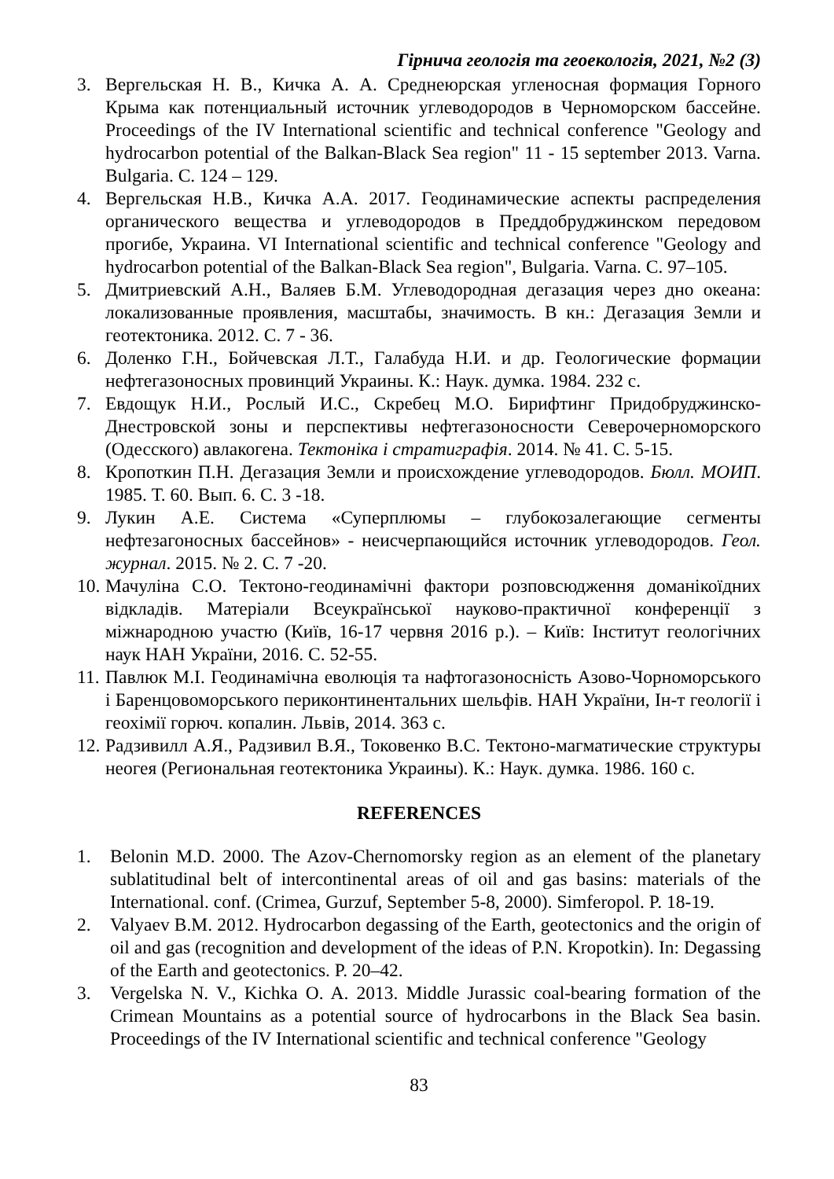Гірнича геологія та геоекологія, 2021, №2 (3)
3. Вергельская Н. В., Кичка А. А. Среднеюрская угленосная формация Горного Крыма как потенциальный источник углеводородов в Черноморском бассейне. Proceedings of the IV International scientific and technical conference "Geology and hydrocarbon potential of the Balkan-Black Sea region" 11 - 15 september 2013. Varna. Bulgaria. С. 124 – 129.
4. Вергельская Н.В., Кичка А.А. 2017. Геодинамические аспекты распределения органического вещества и углеводородов в Преддобруджинском передовом прогибе, Украина. VI International scientific and technical conference "Geology and hydrocarbon potential of the Balkan-Black Sea region", Bulgaria. Varna. С. 97–105.
5. Дмитриевский А.Н., Валяев Б.М. Углеводородная дегазация через дно океана: локализованные проявления, масштабы, значимость. В кн.: Дегазация Земли и геотектоника. 2012. С. 7 - 36.
6. Доленко Г.Н., Бойчевская Л.Т., Галабуда Н.И. и др. Геологические формации нефтегазоносных провинций Украины. К.: Наук. думка. 1984. 232 с.
7. Евдощук Н.И., Рослый И.С., Скребец М.О. Бирифтинг Придобруджинско-Днестровской зоны и перспективы нефтегазоносности Северочерноморского (Одесского) авлакогена. Тектоніка і стратиграфія. 2014. № 41. С. 5-15.
8. Кропоткин П.Н. Дегазация Земли и происхождение углеводородов. Бюлл. МОИП. 1985. Т. 60. Вып. 6. С. 3 -18.
9. Лукин А.Е. Система «Суперплюмы – глубокозалегающие сегменты нефтезагоносных бассейнов» - неисчерпающийся источник углеводородов. Геол. журнал. 2015. № 2. С. 7 -20.
10. Мачуліна С.О. Тектоно-геодинамічні фактори розповсюдження доманікоїдних відкладів. Матеріали Всеукраїнської науково-практичної конференції з міжнародною участю (Київ, 16-17 червня 2016 р.). – Київ: Інститут геологічних наук НАН України, 2016. С. 52-55.
11. Павлюк М.І. Геодинамічна еволюція та нафтогазоносність Азово-Чорноморського і Баренцовоморського периконтинентальних шельфів. НАН України, Ін-т геології і геохімії горюч. копалин. Львів, 2014. 363 с.
12. Радзивилл А.Я., Радзивил В.Я., Токовенко В.С. Тектоно-магматические структуры неогея (Региональная геотектоника Украины). К.: Наук. думка. 1986. 160 с.
REFERENCES
1. Belonin M.D. 2000. The Azov-Chernomorsky region as an element of the planetary sublatitudinal belt of intercontinental areas of oil and gas basins: materials of the International. conf. (Crimea, Gurzuf, September 5-8, 2000). Simferopol. P. 18-19.
2. Valyaev B.M. 2012. Hydrocarbon degassing of the Earth, geotectonics and the origin of oil and gas (recognition and development of the ideas of P.N. Kropotkin). In: Degassing of the Earth and geotectonics. P. 20–42.
3. Vergelska N. V., Kichka O. A. 2013. Middle Jurassic coal-bearing formation of the Crimean Mountains as a potential source of hydrocarbons in the Black Sea basin. Proceedings of the IV International scientific and technical conference "Geology
83